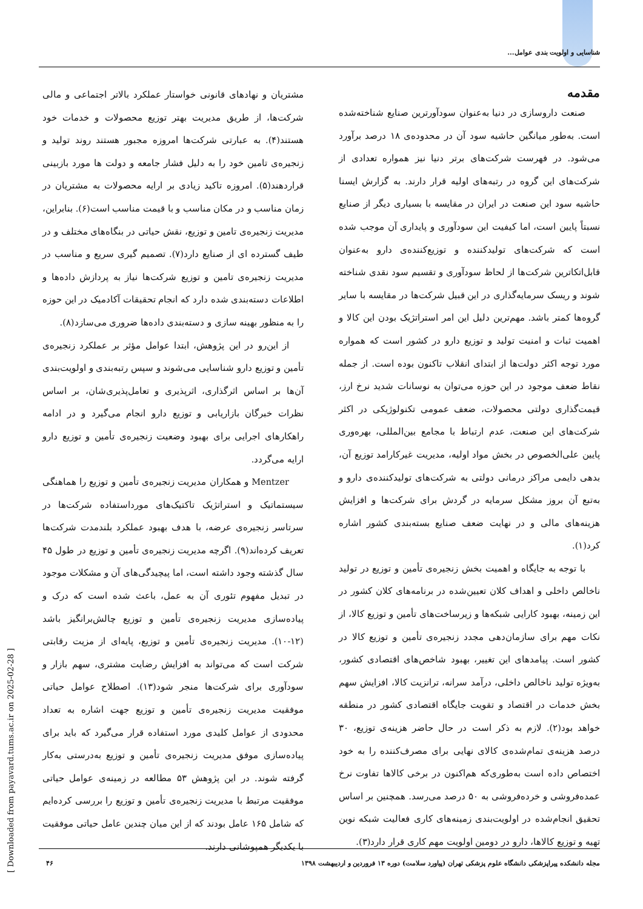شناسایی و اولویت بندی عوامل...
مقدمه
صنعت داروسازی در دنیا به‌عنوان سودآورترین صنایع شناخته‌شده است. به‌طور میانگین حاشیه سود آن در محدوده‌ی ۱۸ درصد برآورد می‌شود. در فهرست شرکت‌های برتر دنیا نیز همواره تعدادی از شرکت‌های این گروه در رتبه‌های اولیه قرار دارند. به گزارش ایسنا حاشیه سود این صنعت در ایران در مقایسه با بسیاری دیگر از صنایع نسبتاً پایین است، اما کیفیت این سودآوری و پایداری آن موجب شده است که شرکت‌های تولیدکننده و توزیع‌کننده‌ی دارو به‌عنوان قابل‌اتکاترین شرکت‌ها از لحاظ سودآوری و تقسیم سود نقدی شناخته شوند و ریسک سرمایه‌گذاری در این قبیل شرکت‌ها در مقایسه با سایر گروه‌ها کمتر باشد. مهم‌ترین دلیل این امر استراتژیک بودن این کالا و اهمیت ثبات و امنیت تولید و توزیع دارو در کشور است که همواره مورد توجه اکثر دولت‌ها از ابتدای انقلاب تاکنون بوده است. از جمله نقاط ضعف موجود در این حوزه می‌توان به نوسانات شدید نرخ ارز، قیمت‌گذاری دولتی محصولات، ضعف عمومی تکنولوژیکی در اکثر شرکت‌های این صنعت، عدم ارتباط با مجامع بین‌المللی، بهره‌وری پایین علی‌الخصوص در بخش مواد اولیه، مدیریت غیرکارامد توزیع آن، بدهی دایمی مراکز درمانی دولتی به شرکت‌های تولیدکننده‌ی دارو و به‌تبع آن بروز مشکل سرمایه در گردش برای شرکت‌ها و افزایش هزینه‌های مالی و در نهایت ضعف صنایع بسته‌بندی کشور اشاره کرد(۱).
با توجه به جایگاه و اهمیت بخش زنجیره‌ی تأمین و توزیع در تولید ناخالص داخلی و اهداف کلان تعیین‌شده در برنامه‌های کلان کشور در این زمینه، بهبود کارایی شبکه‌ها و زیرساخت‌های تأمین و توزیع کالا، از نکات مهم برای سازمان‌دهی مجدد زنجیره‌ی تأمین و توزیع کالا در کشور است. پیامدهای این تغییر، بهبود شاخص‌های اقتصادی کشور، به‌ویژه تولید ناخالص داخلی، درآمد سرانه، ترانزیت کالا، افزایش سهم بخش خدمات در اقتصاد و تقویت جایگاه اقتصادی کشور در منطقه خواهد بود(۲). لازم به ذکر است در حال حاضر هزینه‌ی توزیع، ۳۰ درصد هزینه‌ی تمام‌شده‌ی کالای نهایی برای مصرف‌کننده را به خود اختصاص داده است به‌طوری‌که هم‌اکنون در برخی کالاها تفاوت نرخ عمده‌فروشی و خرده‌فروشی به ۵۰ درصد می‌رسد. همچنین بر اساس تحقیق انجام‌شده در اولویت‌بندی زمینه‌های کاری فعالیت شبکه نوین تهیه و توزیع کالاها، دارو در دومین اولویت مهم کاری قرار دارد(۳).
مشتریان و نهادهای قانونی خواستار عملکرد بالاتر اجتماعی و مالی شرکت‌ها، از طریق مدیریت بهتر توزیع محصولات و خدمات خود هستند(۴). به عبارتی شرکت‌ها امروزه مجبور هستند روند تولید و زنجیره‌ی تامین خود را به دلیل فشار جامعه و دولت ها مورد بازبینی قراردهند(۵). امروزه تاکید زیادی بر ارایه محصولات به مشتریان در زمان مناسب و در مکان مناسب و با قیمت مناسب است(۶). بنابراین، مدیریت زنجیره‌ی تامین و توزیع، نقش حیاتی در بنگاه‌های مختلف و در طیف گسترده ای از صنایع دارد(۷). تصمیم گیری سریع و مناسب در مدیریت زنجیره‌ی تامین و توزیع شرکت‌ها نیاز به پردازش داده‌ها و اطلاعات دسته‌بندی شده دارد که انجام تحقیقات آکادمیک در این حوزه را به منظور بهینه سازی و دسته‌بندی داده‌ها ضروری می‌سازد(۸).
از این‌رو در این پژوهش، ابتدا عوامل مؤثر بر عملکرد زنجیره‌ی تأمین و توزیع دارو شناسایی می‌شوند و سپس رتبه‌بندی و اولویت‌بندی آن‌ها بر اساس اثرگذاری، اثرپذیری و تعامل‌پذیری‌شان، بر اساس نظرات خبرگان بازاریابی و توزیع دارو انجام می‌گیرد و در ادامه راهکارهای اجرایی برای بهبود وضعیت زنجیره‌ی تأمین و توزیع دارو ارایه می‌گردد.
Mentzer و همکاران مدیریت زنجیره‌ی تأمین و توزیع را هماهنگی سیستماتیک و استراتژیک تاکتیک‌های مورداستفاده شرکت‌ها در سرتاسر زنجیره‌ی عرضه، با هدف بهبود عملکرد بلندمدت شرکت‌ها تعریف کرده‌اند(۹). اگرچه مدیریت زنجیره‌ی تأمین و توزیع در طول ۴۵ سال گذشته وجود داشته است، اما پیچیدگی‌های آن و مشکلات موجود در تبدیل مفهوم تئوری آن به عمل، باعث شده است که درک و پیاده‌سازی مدیریت زنجیره‌ی تأمین و توزیع چالش‌برانگیز باشد (۱۲-۱۰). مدیریت زنجیره‌ی تأمین و توزیع، پایه‌ای از مزیت رقابتی شرکت است که می‌تواند به افزایش رضایت مشتری، سهم بازار و سودآوری برای شرکت‌ها منجر شود(۱۳). اصطلاح عوامل حیاتی موفقیت مدیریت زنجیره‌ی تأمین و توزیع جهت اشاره به تعداد محدودی از عوامل کلیدی مورد استفاده قرار می‌گیرد که باید برای پیاده‌سازی موفق مدیریت زنجیره‌ی تأمین و توزیع به‌درستی به‌کار گرفته شوند. در این پژوهش ۵۳ مطالعه در زمینه‌ی عوامل حیاتی موفقیت مرتبط با مدیریت زنجیره‌ی تأمین و توزیع را بررسی کرده‌ایم که شامل ۱۶۵ عامل بودند که از این میان چندین عامل حیاتی موفقیت با یکدیگر همپوشانی دارند.
مجله دانشکده پیراپزشکی دانشگاه علوم پزشکی تهران (پیاورد سلامت) دوره ۱۳ فروردین و اردیبهشت ۱۳۹۸ ۴۶
[ Downloaded from payavard.tums.ac.ir on 2025-02-28 ]